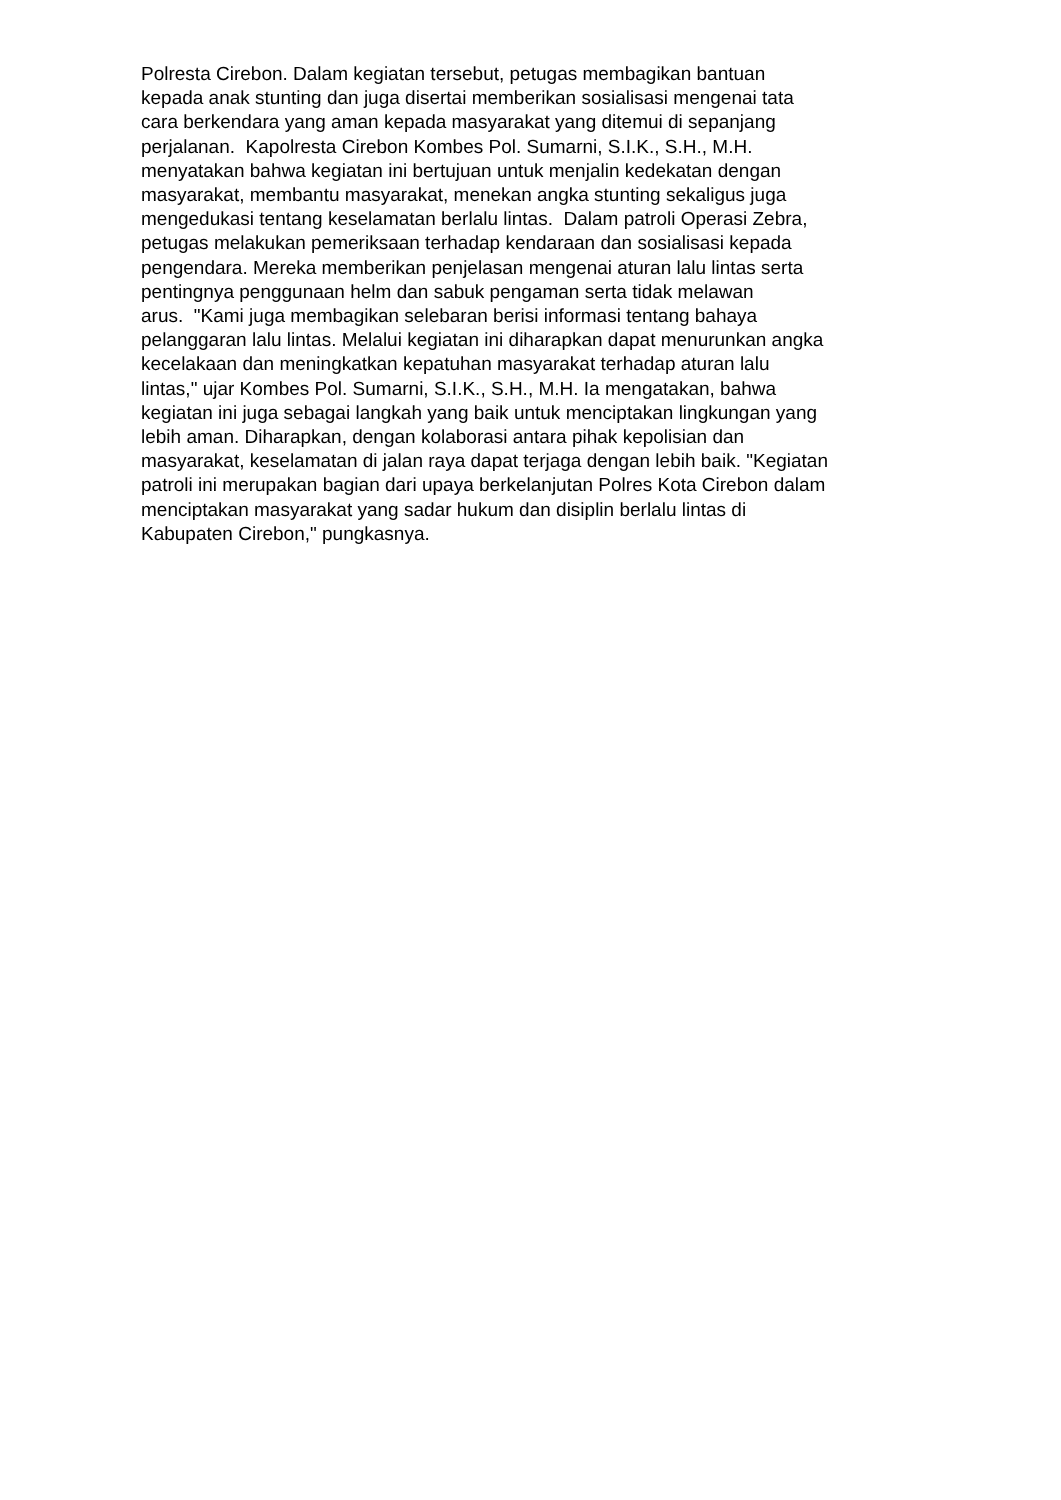Polresta Cirebon. Dalam kegiatan tersebut, petugas membagikan bantuan
kepada anak stunting dan juga disertai memberikan sosialisasi mengenai tata
cara berkendara yang aman kepada masyarakat yang ditemui di sepanjang
perjalanan. Kapolresta Cirebon Kombes Pol. Sumarni, S.I.K., S.H., M.H.
menyatakan bahwa kegiatan ini bertujuan untuk menjalin kedekatan dengan
masyarakat, membantu masyarakat, menekan angka stunting sekaligus juga
mengedukasi tentang keselamatan berlalu lintas. Dalam patroli Operasi Zebra,
petugas melakukan pemeriksaan terhadap kendaraan dan sosialisasi kepada
pengendara. Mereka memberikan penjelasan mengenai aturan lalu lintas serta
pentingnya penggunaan helm dan sabuk pengaman serta tidak melawan
arus. "Kami juga membagikan selebaran berisi informasi tentang bahaya
pelanggaran lalu lintas. Melalui kegiatan ini diharapkan dapat menurunkan angka
kecelakaan dan meningkatkan kepatuhan masyarakat terhadap aturan lalu
lintas," ujar Kombes Pol. Sumarni, S.I.K., S.H., M.H. Ia mengatakan, bahwa
kegiatan ini juga sebagai langkah yang baik untuk menciptakan lingkungan yang
lebih aman. Diharapkan, dengan kolaborasi antara pihak kepolisian dan
masyarakat, keselamatan di jalan raya dapat terjaga dengan lebih baik. "Kegiatan
patroli ini merupakan bagian dari upaya berkelanjutan Polres Kota Cirebon dalam
menciptakan masyarakat yang sadar hukum dan disiplin berlalu lintas di
Kabupaten Cirebon," pungkasnya.